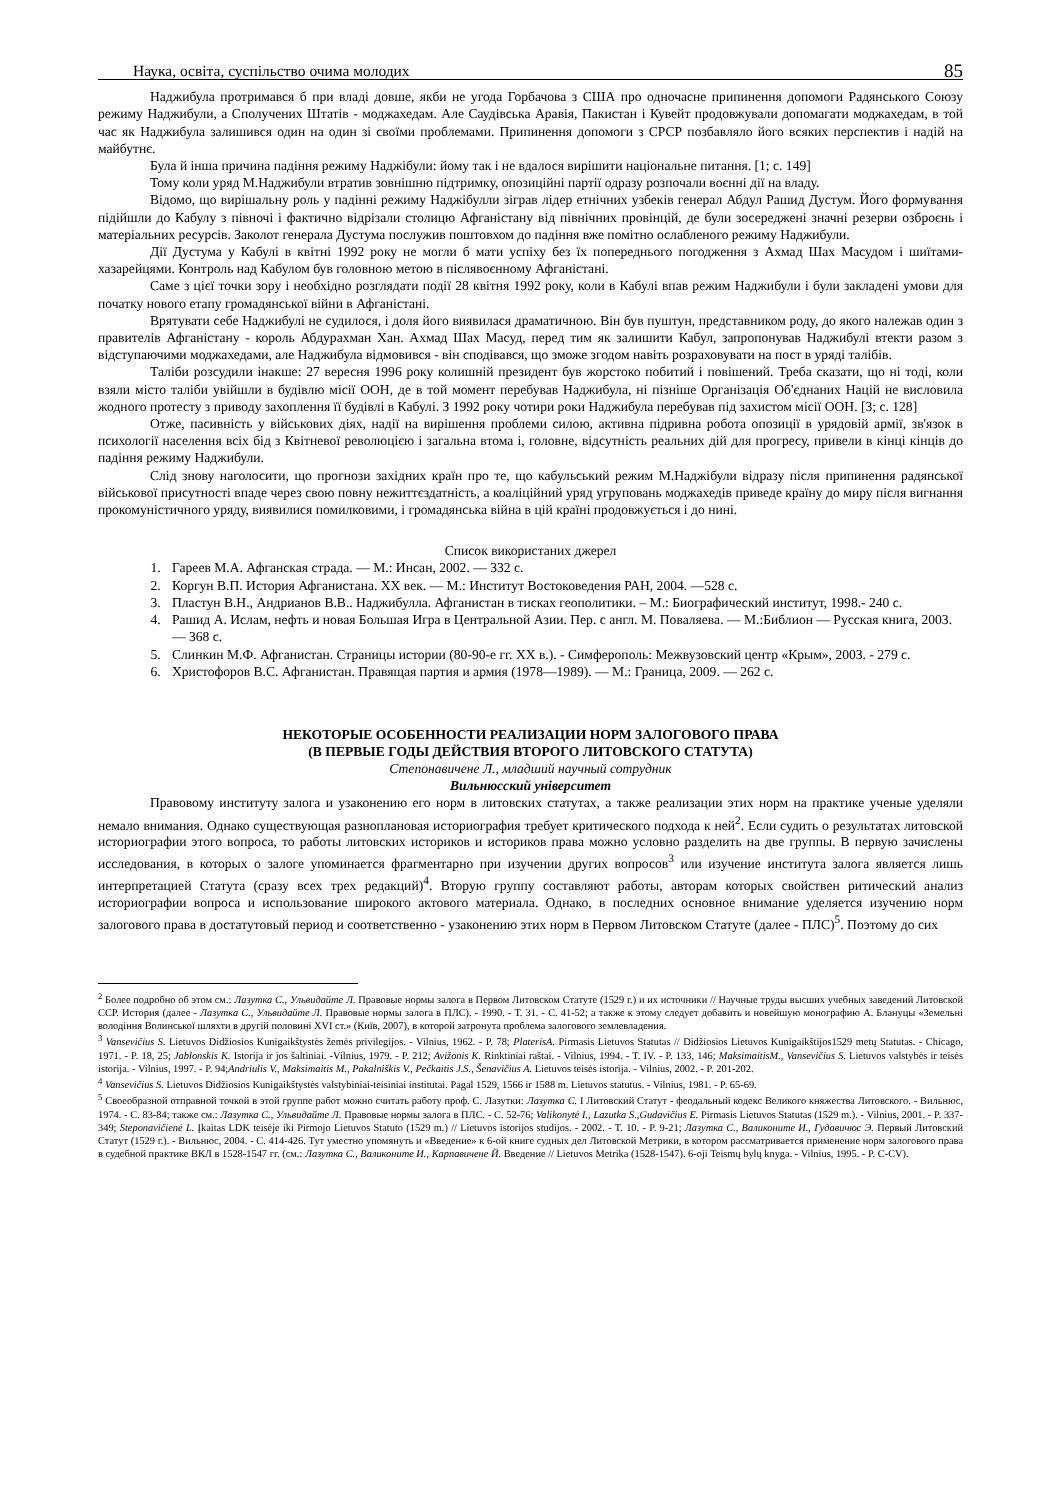Наука, освіта, суспільство очима молодих 85
Наджибула протримався б при владі довше, якби не угода Горбачова з США про одночасне припинення допомоги Радянського Союзу режиму Наджибули, а Сполучених Штатів - моджахедам. Але Саудівська Аравія, Пакистан і Кувейт продовжували допомагати моджахедам, в той час як Наджибула залишився один на один зі своїми проблемами. Припинення допомоги з СРСР позбавляло його всяких перспектив і надій на майбутнє.
Була й інша причина падіння режиму Наджібули: йому так і не вдалося вирішити національне питання. [1; с. 149]
Тому коли уряд М.Наджибули втратив зовнішню підтримку, опозиційні партії одразу розпочали воєнні дії на владу.
Відомо, що вирішальну роль у падінні режиму Наджібулли зіграв лідер етнічних узбеків генерал Абдул Рашид Дустум. Його формування підійшли до Кабулу з півночі і фактично відрізали столицю Афганістану від північних провінцій, де були зосереджені значні резерви озброєнь і матеріальних ресурсів. Заколот генерала Дустума послужив поштовхом до падіння вже помітно ослабленого режиму Наджибули.
Дії Дустума у Кабулі в квітні 1992 року не могли б мати успіху без їх попереднього погодження з Ахмад Шах Масудом і шиїтами-хазарейцями. Контроль над Кабулом був головною метою в післявоєнному Афганістані.
Саме з цієї точки зору і необхідно розглядати події 28 квітня 1992 року, коли в Кабулі впав режим Наджибули і були закладені умови для початку нового етапу громадянської війни в Афганістані.
Врятувати себе Наджибулі не судилося, і доля його виявилася драматичною. Він був пуштун, представником роду, до якого належав один з правителів Афганістану - король Абдурахман Хан. Ахмад Шах Масуд, перед тим як залишити Кабул, запропонував Наджибулі втекти разом з відступаючими моджахедами, але Наджибула відмовився - він сподівався, що зможе згодом навіть розраховувати на пост в уряді талібів.
Таліби розсудили інакше: 27 вересня 1996 року колишній президент був жорстоко побитий і повішений. Треба сказати, що ні тоді, коли взяли місто таліби увійшли в будівлю місії ООН, де в той момент перебував Наджибула, ні пізніше Організація Об'єднаних Націй не висловила жодного протесту з приводу захоплення її будівлі в Кабулі. З 1992 року чотири роки Наджибула перебував під захистом місії ООН. [3; с. 128]
Отже, пасивність у військових діях, надії на вирішення проблеми силою, активна підривна робота опозиції в урядовій армії, зв'язок в психології населення всіх бід з Квітневої революцією і загальна втома і, головне, відсутність реальних дій для прогресу, привели в кінці кінців до падіння режиму Наджибули.
Слід знову наголосити, що прогнози західних країн про те, що кабульський режим М.Наджібули відразу після припинення радянської військової присутності впаде через свою повну нежиттєздатність, а коаліційний уряд угруповань моджахедів приведе країну до миру після вигнання прокомуністичного уряду, виявилися помилковими, і громадянська війна в цій країні продовжується і до нині.
Список використаних джерел
1. Гареев М.А. Афганская страда. — М.: Инсан, 2002. — 332 с.
2. Коргун В.П. История Афганистана. XX век. — М.: Институт Востоковедения РАН, 2004. —528 с.
3. Пластун В.Н., Андрианов В.В.. Наджибулла. Афганистан в тисках геополитики. – М.: Биографический институт, 1998.- 240 с.
4. Рашид А. Ислам, нефть и новая Большая Игра в Центральной Азии. Пер. с англ. М. Поваляева. — М.:Библион — Русская книга, 2003. — 368 с.
5. Слинкин М.Ф. Афганистан. Страницы истории (80-90-е гг. XX в.). - Симферополь: Межвузовский центр «Крым», 2003. - 279 с.
6. Христофоров В.С. Афганистан. Правящая партия и армия (1978—1989). — М.: Граница, 2009. — 262 с.
НЕКОТОРЫЕ ОСОБЕННОСТИ РЕАЛИЗАЦИИ НОРМ ЗАЛОГОВОГО ПРАВА
(В ПЕРВЫЕ ГОДЫ ДЕЙСТВИЯ ВТОРОГО ЛИТОВСКОГО СТАТУТА)
Степонавичене Л., младший научный сотрудник
Вильнюсский університет
Правовому институту залога и узаконению его норм в литовских статутах, а также реализации этих норм на практике ученые уделяли немало внимания. Однако существующая разноплановая историография требует критического подхода к ней<sup>2</sup>. Если судить о результатах литовской историографии этого вопроса, то работы литовских историков и историков права можно условно разделить на две группы. В первую зачислены исследования, в которых о залоге упоминается фрагментарно при изучении других вопросов<sup>3</sup> или изучение института залога является лишь интерпретацией Статута (сразу всех трех редакций)<sup>4</sup>. Вторую группу составляют работы, авторам которых свойствен ритический анализ историографии вопроса и использование широкого актового материала. Однако, в последних основное внимание уделяется изучению норм залогового права в достатутовый период и соответственно - узаконению этих норм в Первом Литовском Статуте (далее - ПЛС)<sup>5</sup>. Поэтому до сих
<sup>2</sup> Более подробно об этом см.: Лазутка С., Ульвидайте Л. Правовые нормы залога в Первом Литовском Статуте (1529 г.) и их источники // Научные труды высших учебных заведений Литовской ССР. История (далее - Лазутка С., Ульвидайте Л. Правовые нормы залога в ПЛС). - 1990. - Т. 31. - С. 41-52; а также к этому следует добавить и новейшую монографию А. Блануцы «Земельні володіння Волинської шляхти в другій половині XVI ст.» (Київ, 2007), в которой затронута проблема залогового землевладения.
<sup>3</sup> Vansevičius S. Lietuvos Didžiosios Kunigaikštystės žemės privilegijos. - Vilnius, 1962. - P. 78; PlaterisA. Pirmasis Lietuvos Statutas // Didžiosios Lietuvos Kunigaikštijos1529 metų Statutas. - Chicago, 1971. - P. 18, 25; Jablonskis K. Istorija ir jos šaltiniai. -Vilnius, 1979. - P. 212; Avižonis K. Rinktiniai raštai. - Vilnius, 1994. - T. IV. - P. 133, 146; MaksimaitisM., Vansevičius S. Lietuvos valstybės ir teisės istorija. - Vilnius, 1997. - P. 94;Andriulis V., Maksimaitis M., Pakalniškis V., Pečkaitis J.S., Šenavičius A. Lietuvos teisės istorija. - Vilnius, 2002. - P. 201-202.
<sup>4</sup> Vansevičius S. Lietuvos Didžiosios Kunigaikštystės valstybiniai-teisiniai institutai. Pagal 1529, 1566 ir 1588 m. Lietuvos statutus. - Vilnius, 1981. - P. 65-69.
<sup>5</sup> Своеобразной отправной точкой в этой группе работ можно считать работу проф. С. Лазутки: Лазутка С. I Литовский Статут - феодальный кодекс Великого княжества Литовского. - Вильнюс, 1974. - С. 83-84; также см.: Лазутка С., Ульвидайте Л. Правовые нормы залога в ПЛС. - С. 52-76; Valikonytė I., Lazutka S.,Gudavičius E. Pirmasis Lietuvos Statutas (1529 m.). - Vilnius, 2001. - P. 337-349; Steponavičienė L. Įkaitas LDK teisėje iki Pirmojo Lietuvos Statuto (1529 m.) // Lietuvos istorijos studijos. - 2002. - T. 10. - P. 9-21; Лазутка С., Валиконите И., Гудавичюс Э. Первый Литовский Статут (1529 г.). - Вильнюс, 2004. - С. 414-426. Тут уместно упомянуть и «Введение» к 6-ой книге судных дел Литовской Метрики, в котором рассматривается применение норм залогового права в судебной практике ВКЛ в 1528-1547 гг. (см.: Лазутка С., Валиконите И., Карпавичене Й. Введение // Lietuvos Metrika (1528-1547). 6-oji Teismų bylų knyga. - Vilnius, 1995. - P. C-CV).